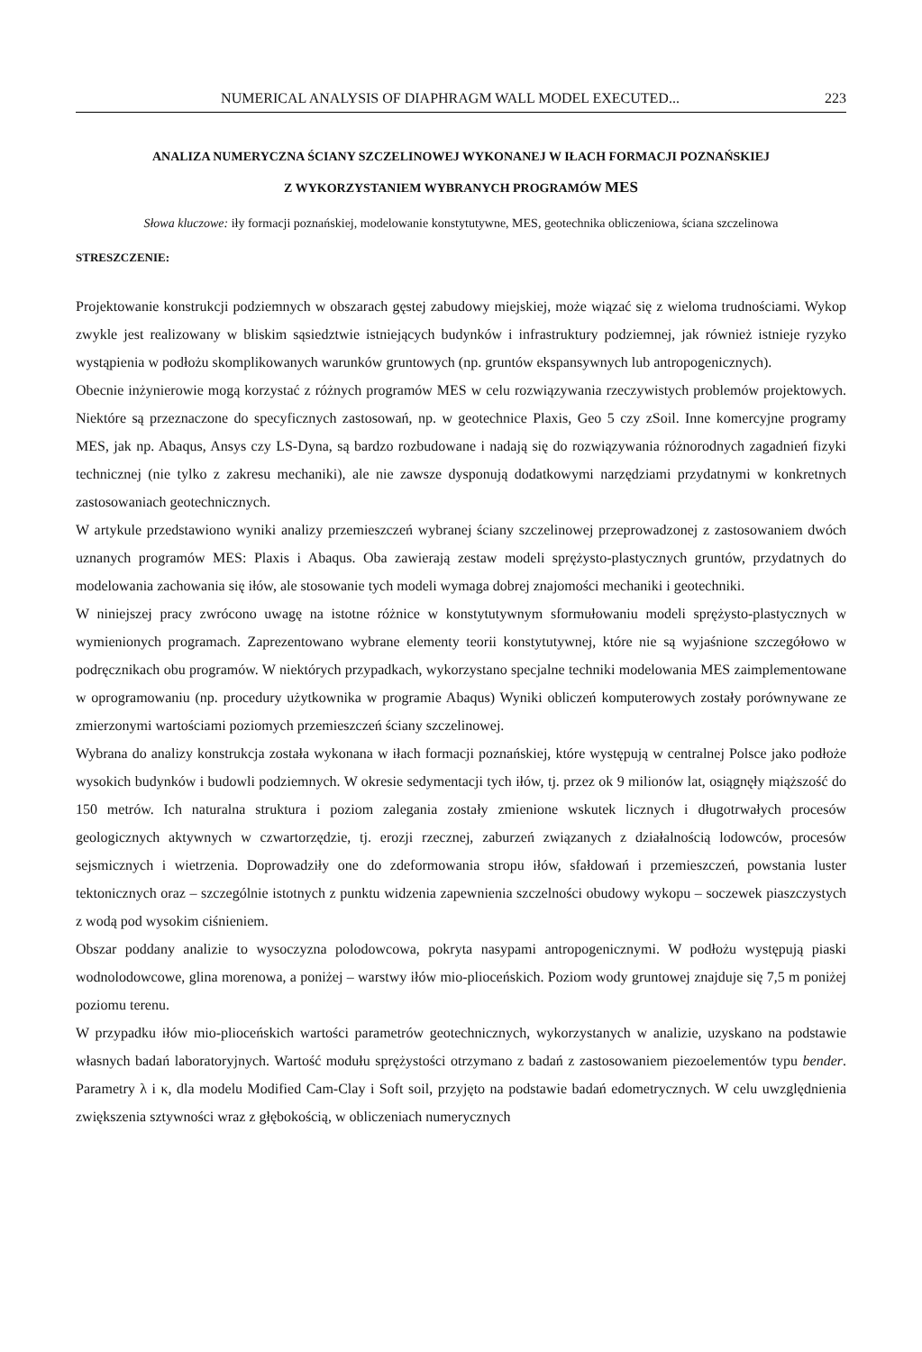NUMERICAL ANALYSIS OF DIAPHRAGM WALL MODEL EXECUTED... 223
ANALIZA NUMERYCZNA ŚCIANY SZCZELINOWEJ WYKONANEJ W IŁACH FORMACJI POZNAŃSKIEJ
Z WYKORZYSTANIEM WYBRANYCH PROGRAMÓW MES
Słowa kluczowe: iły formacji poznańskiej, modelowanie konstytutywne, MES, geotechnika obliczeniowa, ściana szczelinowa
STRESZCZENIE:
Projektowanie konstrukcji podziemnych w obszarach gęstej zabudowy miejskiej, może wiązać się z wieloma trudnościami. Wykop zwykle jest realizowany w bliskim sąsiedztwie istniejących budynków i infrastruktury podziemnej, jak również istnieje ryzyko wystąpienia w podłożu skomplikowanych warunków gruntowych (np. gruntów ekspansywnych lub antropogenicznych).
Obecnie inżynierowie mogą korzystać z różnych programów MES w celu rozwiązywania rzeczywistych problemów projektowych. Niektóre są przeznaczone do specyficznych zastosowań, np. w geotechnice Plaxis, Geo 5 czy zSoil. Inne komercyjne programy MES, jak np. Abaqus, Ansys czy LS-Dyna, są bardzo rozbudowane i nadają się do rozwiązywania różnorodnych zagadnień fizyki technicznej (nie tylko z zakresu mechaniki), ale nie zawsze dysponują dodatkowymi narzędziami przydatnymi w konkretnych zastosowaniach geotechnicznych.
W artykule przedstawiono wyniki analizy przemieszczeń wybranej ściany szczelinowej przeprowadzonej z zastosowaniem dwóch uznanych programów MES: Plaxis i Abaqus. Oba zawierają zestaw modeli sprężysto-plastycznych gruntów, przydatnych do modelowania zachowania się iłów, ale stosowanie tych modeli wymaga dobrej znajomości mechaniki i geotechniki.
W niniejszej pracy zwrócono uwagę na istotne różnice w konstytutywnym sformułowaniu modeli sprężysto-plastycznych w wymienionych programach. Zaprezentowano wybrane elementy teorii konstytutywnej, które nie są wyjaśnione szczegółowo w podręcznikach obu programów. W niektórych przypadkach, wykorzystano specjalne techniki modelowania MES zaimplementowane w oprogramowaniu (np. procedury użytkownika w programie Abaqus) Wyniki obliczeń komputerowych zostały porównywane ze zmierzonymi wartościami poziomych przemieszczeń ściany szczelinowej.
Wybrana do analizy konstrukcja została wykonana w iłach formacji poznańskiej, które występują w centralnej Polsce jako podłoże wysokich budynków i budowli podziemnych. W okresie sedymentacji tych iłów, tj. przez ok 9 milionów lat, osiągnęły miąższość do 150 metrów. Ich naturalna struktura i poziom zalegania zostały zmienione wskutek licznych i długotrwałych procesów geologicznych aktywnych w czwartorzędzie, tj. erozji rzecznej, zaburzeń związanych z działalnością lodowców, procesów sejsmicznych i wietrzenia. Doprowadziły one do zdeformowania stropu iłów, sfałdowań i przemieszczeń, powstania luster tektonicznych oraz – szczególnie istotnych z punktu widzenia zapewnienia szczelności obudowy wykopu – soczewek piaszczystych z wodą pod wysokim ciśnieniem.
Obszar poddany analizie to wysoczyzna polodowcowa, pokryta nasypami antropogenicznymi. W podłożu występują piaski wodnolodowcowe, glina morenowa, a poniżej – warstwy iłów mio-plioceńskich. Poziom wody gruntowej znajduje się 7,5 m poniżej poziomu terenu.
W przypadku iłów mio-plioceńskich wartości parametrów geotechnicznych, wykorzystanych w analizie, uzyskano na podstawie własnych badań laboratoryjnych. Wartość modułu sprężystości otrzymano z badań z zastosowaniem piezoelementów typu bender. Parametry λ i κ, dla modelu Modified Cam-Clay i Soft soil, przyjęto na podstawie badań edometrycznych. W celu uwzględnienia zwiększenia sztywności wraz z głębokością, w obliczeniach numerycznych